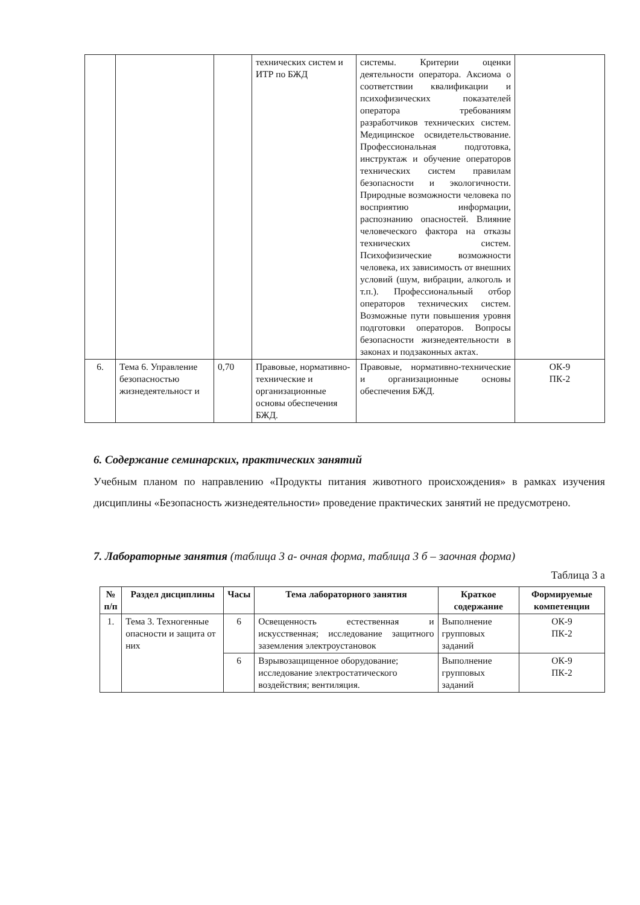| | | | технических систем и ИТР по БЖД | системы. Критерии оценки деятельности оператора. Аксиома о соответствии квалификации и психофизических показателей оператора требованиям разработчиков технических систем. Медицинское освидетельствование. Профессиональная подготовка, инструктаж и обучение операторов технических систем правилам безопасности и экологичности. Природные возможности человека по восприятию информации, распознанию опасностей. Влияние человеческого фактора на отказы технических систем. Психофизические возможности человека, их зависимость от внешних условий (шум, вибрации, алкоголь и т.п.). Профессиональный отбор операторов технических систем. Возможные пути повышения уровня подготовки операторов. Вопросы безопасности жизнедеятельности в законах и подзаконных актах. | |
| 6. | Тема 6. Управление безопасностью жизнедеятельност и | 0,70 | Правовые, нормативно-технические и организационные основы обеспечения БЖД. | Правовые, нормативно-технические и организационные основы обеспечения БЖД. | ОК-9 ПК-2 |
6. Содержание семинарских, практических занятий
Учебным планом по направлению «Продукты питания животного происхождения» в рамках изучения дисциплины «Безопасность жизнедеятельности» проведение практических занятий не предусмотрено.
7. Лабораторные занятия (таблица 3 а- очная форма, таблица 3 б – заочная форма)
Таблица 3 а
| № п/п | Раздел дисциплины | Часы | Тема лабораторного занятия | Краткое содержание | Формируемые компетенции |
| --- | --- | --- | --- | --- | --- |
| 1. | Тема 3. Техногенные опасности и защита от них | 6 | Освещенность естественная и искусственная; исследование защитного заземления электроустановок | Выполнение групповых заданий | ОК-9 ПК-2 |
| | | 6 | Взрывозащищенное оборудование; исследование электростатического воздействия; вентиляция. | Выполнение групповых заданий | ОК-9 ПК-2 |